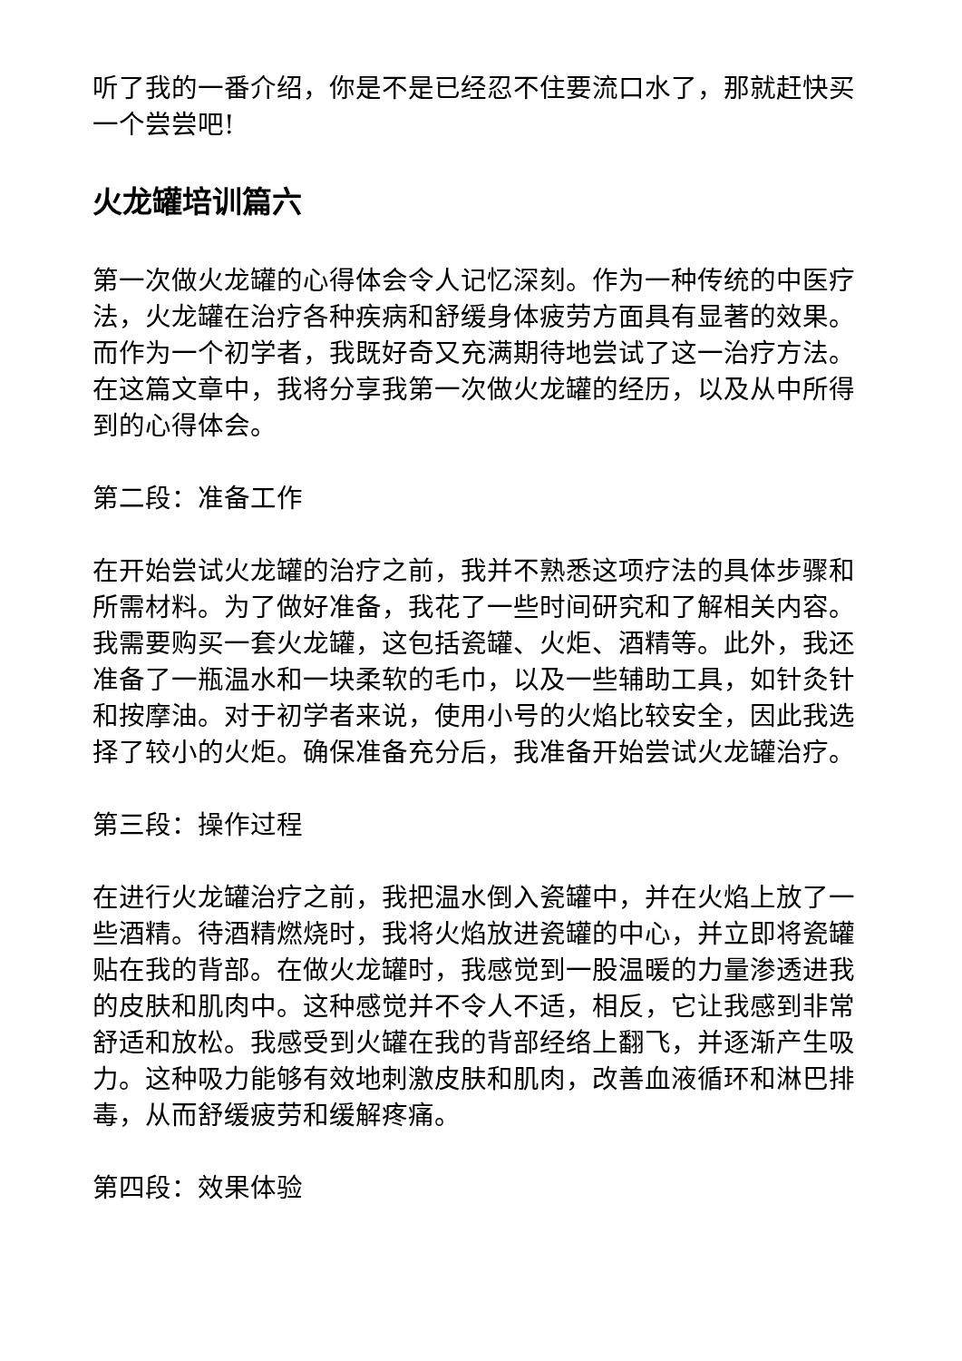听了我的一番介绍，你是不是已经忍不住要流口水了，那就赶快买一个尝尝吧!
火龙罐培训篇六
第一次做火龙罐的心得体会令人记忆深刻。作为一种传统的中医疗法，火龙罐在治疗各种疾病和舒缓身体疲劳方面具有显著的效果。而作为一个初学者，我既好奇又充满期待地尝试了这一治疗方法。在这篇文章中，我将分享我第一次做火龙罐的经历，以及从中所得到的心得体会。
第二段：准备工作
在开始尝试火龙罐的治疗之前，我并不熟悉这项疗法的具体步骤和所需材料。为了做好准备，我花了一些时间研究和了解相关内容。我需要购买一套火龙罐，这包括瓷罐、火炬、酒精等。此外，我还准备了一瓶温水和一块柔软的毛巾，以及一些辅助工具，如针灸针和按摩油。对于初学者来说，使用小号的火焰比较安全，因此我选择了较小的火炬。确保准备充分后，我准备开始尝试火龙罐治疗。
第三段：操作过程
在进行火龙罐治疗之前，我把温水倒入瓷罐中，并在火焰上放了一些酒精。待酒精燃烧时，我将火焰放进瓷罐的中心，并立即将瓷罐贴在我的背部。在做火龙罐时，我感觉到一股温暖的力量渗透进我的皮肤和肌肉中。这种感觉并不令人不适，相反，它让我感到非常舒适和放松。我感受到火罐在我的背部经络上翻飞，并逐渐产生吸力。这种吸力能够有效地刺激皮肤和肌肉，改善血液循环和淋巴排毒，从而舒缓疲劳和缓解疼痛。
第四段：效果体验